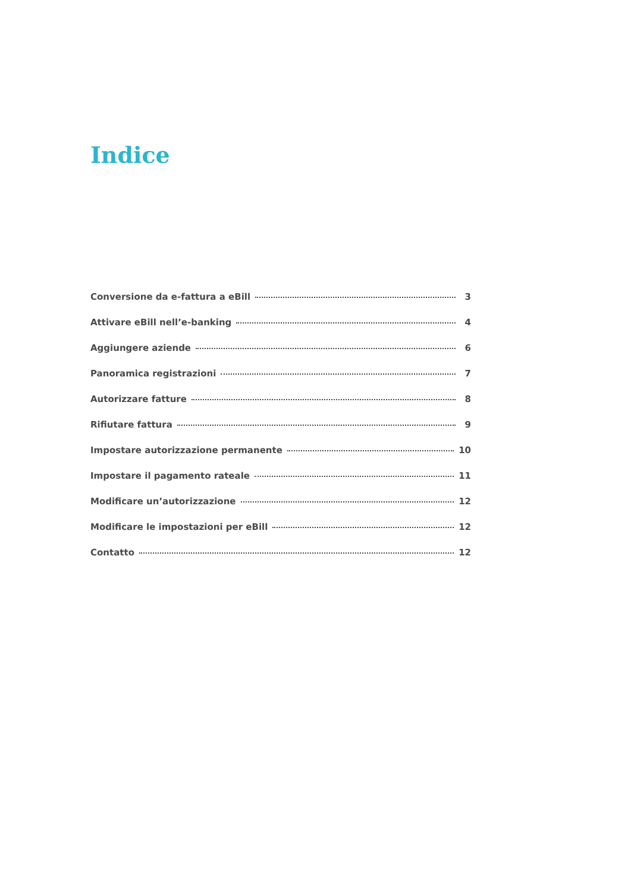Indice
Conversione da e-fattura a eBill 3
Attivare eBill nell’e-banking 4
Aggiungere aziende 6
Panoramica registrazioni 7
Autorizzare fatture 8
Rifiutare fattura 9
Impostare autorizzazione permanente 10
Impostare il pagamento rateale 11
Modificare un’autorizzazione 12
Modificare le impostazioni per eBill 12
Contatto 12